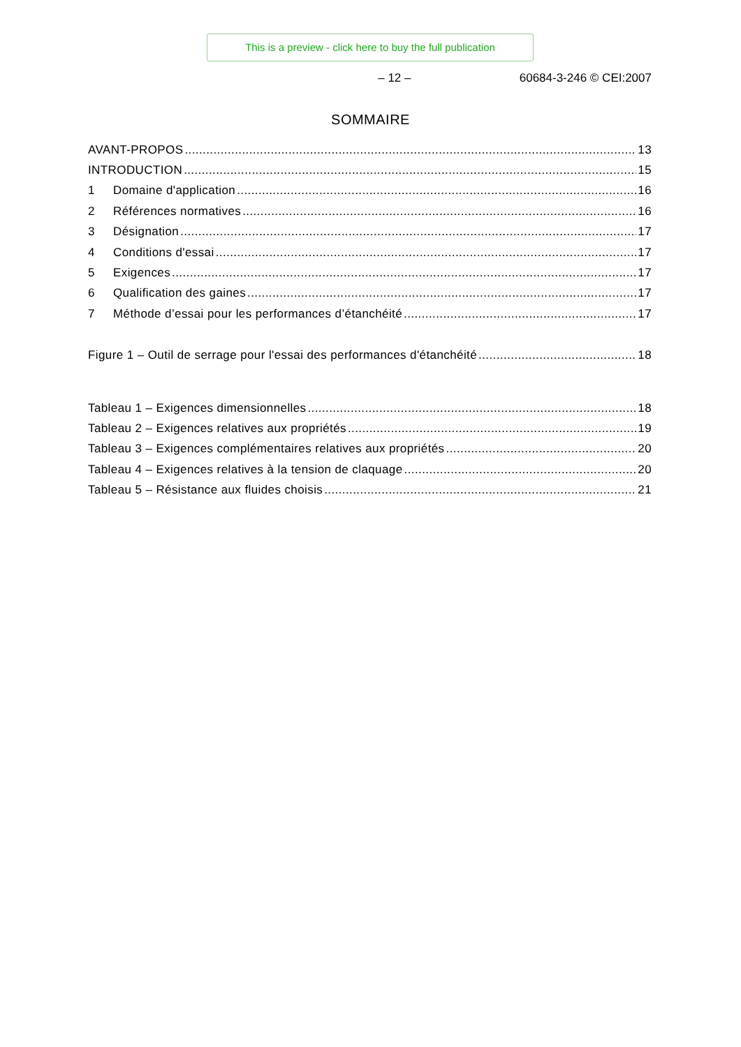This is a preview - click here to buy the full publication
– 12 – 60684-3-246 © CEI:2007
SOMMAIRE
AVANT-PROPOS 13
INTRODUCTION 15
1 Domaine d'application 16
2 Références normatives 16
3 Désignation 17
4 Conditions d'essai 17
5 Exigences 17
6 Qualification des gaines 17
7 Méthode d’essai pour les performances d’étanchéité 17
Figure 1 – Outil de serrage pour l'essai des performances d'étanchéité 18
Tableau 1 – Exigences dimensionnelles 18
Tableau 2 – Exigences relatives aux propriétés 19
Tableau 3 – Exigences complémentaires relatives aux propriétés 20
Tableau 4 – Exigences relatives à la tension de claquage 20
Tableau 5 – Résistance aux fluides choisis 21